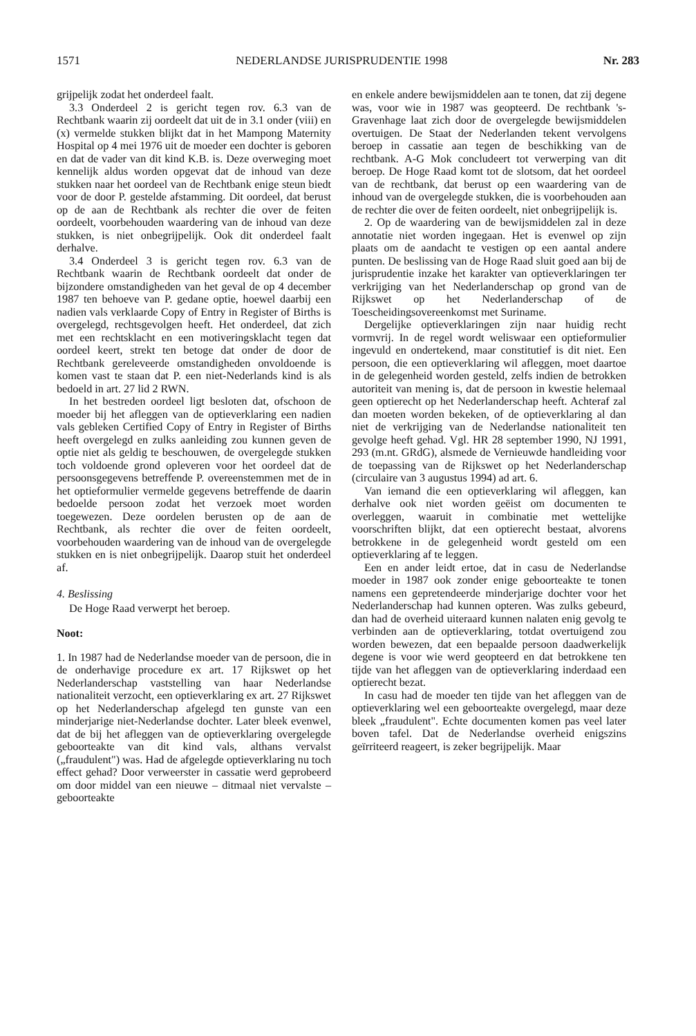1571 NEDERLANDSE JURISPRUDENTIE 1998 Nr. 283
grijpelijk zodat het onderdeel faalt.
3.3 Onderdeel 2 is gericht tegen rov. 6.3 van de Rechtbank waarin zij oordeelt dat uit de in 3.1 onder (viii) en (x) vermelde stukken blijkt dat in het Mampong Maternity Hospital op 4 mei 1976 uit de moeder een dochter is geboren en dat de vader van dit kind K.B. is. Deze overweging moet kennelijk aldus worden opgevat dat de inhoud van deze stukken naar het oordeel van de Rechtbank enige steun biedt voor de door P. gestelde afstamming. Dit oordeel, dat berust op de aan de Rechtbank als rechter die over de feiten oordeelt, voorbehouden waardering van de inhoud van deze stukken, is niet onbegrijpelijk. Ook dit onderdeel faalt derhalve.
3.4 Onderdeel 3 is gericht tegen rov. 6.3 van de Rechtbank waarin de Rechtbank oordeelt dat onder de bijzondere omstandigheden van het geval de op 4 december 1987 ten behoeve van P. gedane optie, hoewel daarbij een nadien vals verklaarde Copy of Entry in Register of Births is overgelegd, rechtsgevolgen heeft. Het onderdeel, dat zich met een rechtsklacht en een motiveringsklacht tegen dat oordeel keert, strekt ten betoge dat onder de door de Rechtbank gereleveerde omstandigheden onvoldoende is komen vast te staan dat P. een niet-Nederlands kind is als bedoeld in art. 27 lid 2 RWN.
In het bestreden oordeel ligt besloten dat, ofschoon de moeder bij het afleggen van de optieverklaring een nadien vals gebleken Certified Copy of Entry in Register of Births heeft overgelegd en zulks aanleiding zou kunnen geven de optie niet als geldig te beschouwen, de overgelegde stukken toch voldoende grond opleveren voor het oordeel dat de persoonsgegevens betreffende P. overeenstemmen met de in het optieformulier vermelde gegevens betreffende de daarin bedoelde persoon zodat het verzoek moet worden toegewezen. Deze oordelen berusten op de aan de Rechtbank, als rechter die over de feiten oordeelt, voorbehouden waardering van de inhoud van de overgelegde stukken en is niet onbegrijpelijk. Daarop stuit het onderdeel af.
4. Beslissing
De Hoge Raad verwerpt het beroep.
Noot:
1. In 1987 had de Nederlandse moeder van de persoon, die in de onderhavige procedure ex art. 17 Rijkswet op het Nederlanderschap vaststelling van haar Nederlandse nationaliteit verzocht, een optieverklaring ex art. 27 Rijkswet op het Nederlanderschap afgelegd ten gunste van een minderjarige niet-Nederlandse dochter. Later bleek evenwel, dat de bij het afleggen van de optieverklaring overgelegde geboorteakte van dit kind vals, althans vervalst („fraudulent") was. Had de afgelegde optieverklaring nu toch effect gehad? Door verweerster in cassatie werd geprobeerd om door middel van een nieuwe – ditmaal niet vervalste – geboorteakte
en enkele andere bewijsmiddelen aan te tonen, dat zij degene was, voor wie in 1987 was geopteerd. De rechtbank 's-Gravenhage laat zich door de overgelegde bewijsmiddelen overtuigen. De Staat der Nederlanden tekent vervolgens beroep in cassatie aan tegen de beschikking van de rechtbank. A-G Mok concludeert tot verwerping van dit beroep. De Hoge Raad komt tot de slotsom, dat het oordeel van de rechtbank, dat berust op een waardering van de inhoud van de overgelegde stukken, die is voorbehouden aan de rechter die over de feiten oordeelt, niet onbegrijpelijk is.
2. Op de waardering van de bewijsmiddelen zal in deze annotatie niet worden ingegaan. Het is evenwel op zijn plaats om de aandacht te vestigen op een aantal andere punten. De beslissing van de Hoge Raad sluit goed aan bij de jurisprudentie inzake het karakter van optieverklaringen ter verkrijging van het Nederlanderschap op grond van de Rijkswet op het Nederlanderschap of de Toescheidingsovereenkomst met Suriname.
Dergelijke optieverklaringen zijn naar huidig recht vormvrij. In de regel wordt weliswaar een optieformulier ingevuld en ondertekend, maar constitutief is dit niet. Een persoon, die een optieverklaring wil afleggen, moet daartoe in de gelegenheid worden gesteld, zelfs indien de betrokken autoriteit van mening is, dat de persoon in kwestie helemaal geen optierecht op het Nederlanderschap heeft. Achteraf zal dan moeten worden bekeken, of de optieverklaring al dan niet de verkrijging van de Nederlandse nationaliteit ten gevolge heeft gehad. Vgl. HR 28 september 1990, NJ 1991, 293 (m.nt. GRdG), alsmede de Vernieuwde handleiding voor de toepassing van de Rijkswet op het Nederlanderschap (circulaire van 3 augustus 1994) ad art. 6.
Van iemand die een optieverklaring wil afleggen, kan derhalve ook niet worden geëist om documenten te overleggen, waaruit in combinatie met wettelijke voorschriften blijkt, dat een optierecht bestaat, alvorens betrokkene in de gelegenheid wordt gesteld om een optieverklaring af te leggen.
Een en ander leidt ertoe, dat in casu de Nederlandse moeder in 1987 ook zonder enige geboorteakte te tonen namens een gepretendeerde minderjarige dochter voor het Nederlanderschap had kunnen opteren. Was zulks gebeurd, dan had de overheid uiteraard kunnen nalaten enig gevolg te verbinden aan de optieverklaring, totdat overtuigend zou worden bewezen, dat een bepaalde persoon daadwerkelijk degene is voor wie werd geopteerd en dat betrokkene ten tijde van het afleggen van de optieverklaring inderdaad een optierecht bezat.
In casu had de moeder ten tijde van het afleggen van de optieverklaring wel een geboorteakte overgelegd, maar deze bleek „fraudulent". Echte documenten komen pas veel later boven tafel. Dat de Nederlandse overheid enigszins geïrriteerd reageert, is zeker begrijpelijk. Maar